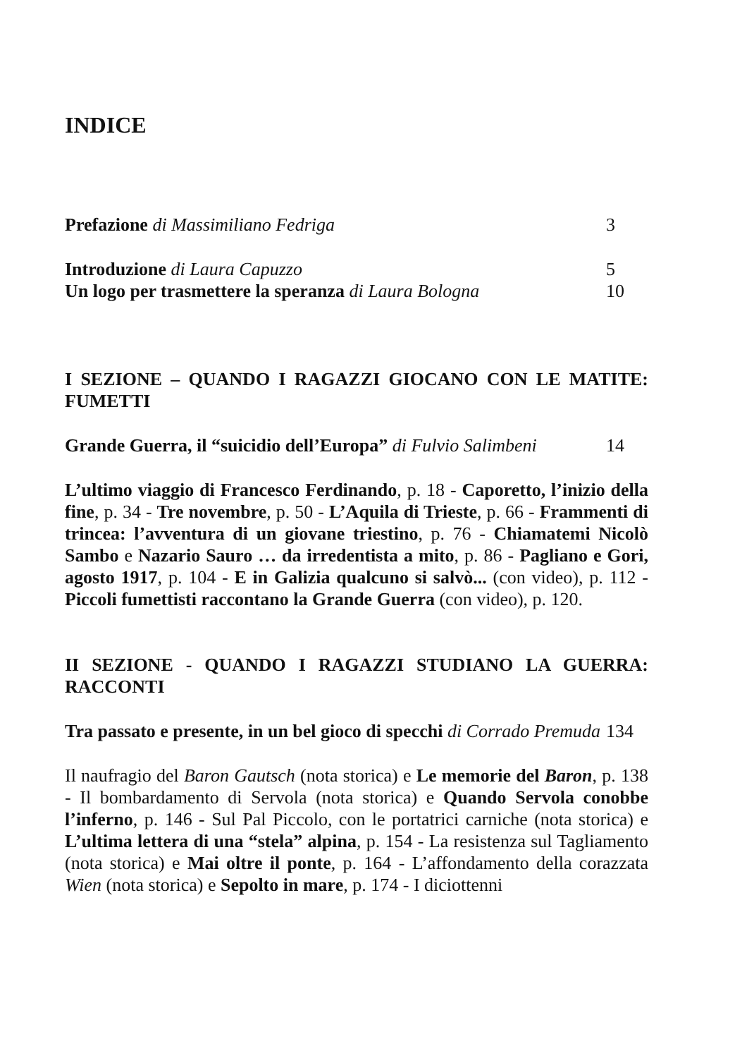INDICE
Prefazione di Massimiliano Fedriga 3
Introduzione di Laura Capuzzo 5
Un logo per trasmettere la speranza di Laura Bologna 10
I SEZIONE – QUANDO I RAGAZZI GIOCANO CON LE MATITE: FUMETTI
Grande Guerra, il “suicidio dell’Europa” di Fulvio Salimbeni 14
L’ultimo viaggio di Francesco Ferdinando, p. 18 - Caporetto, l’inizio della fine, p. 34 - Tre novembre, p. 50 - L’Aquila di Trieste, p. 66 - Frammenti di trincea: l’avventura di un giovane triestino, p. 76 - Chiamatemi Nicolò Sambo e Nazario Sauro … da irredentista a mito, p. 86 - Pagliano e Gori, agosto 1917, p. 104 - E in Galizia qualcuno si salvò... (con video), p. 112 - Piccoli fumettisti raccontano la Grande Guerra (con video), p. 120.
II SEZIONE - QUANDO I RAGAZZI STUDIANO LA GUERRA: RACCONTI
Tra passato e presente, in un bel gioco di specchi di Corrado Premuda 134
Il naufragio del Baron Gautsch (nota storica) e Le memorie del Baron, p. 138 - Il bombardamento di Servola (nota storica) e Quando Servola conobbe l’inferno, p. 146 - Sul Pal Piccolo, con le portatrici carniche (nota storica) e L’ultima lettera di una “stela” alpina, p. 154 - La resistenza sul Tagliamento (nota storica) e Mai oltre il ponte, p. 164 - L’affondamento della corazzata Wien (nota storica) e Sepolto in mare, p. 174 - I diciottenni